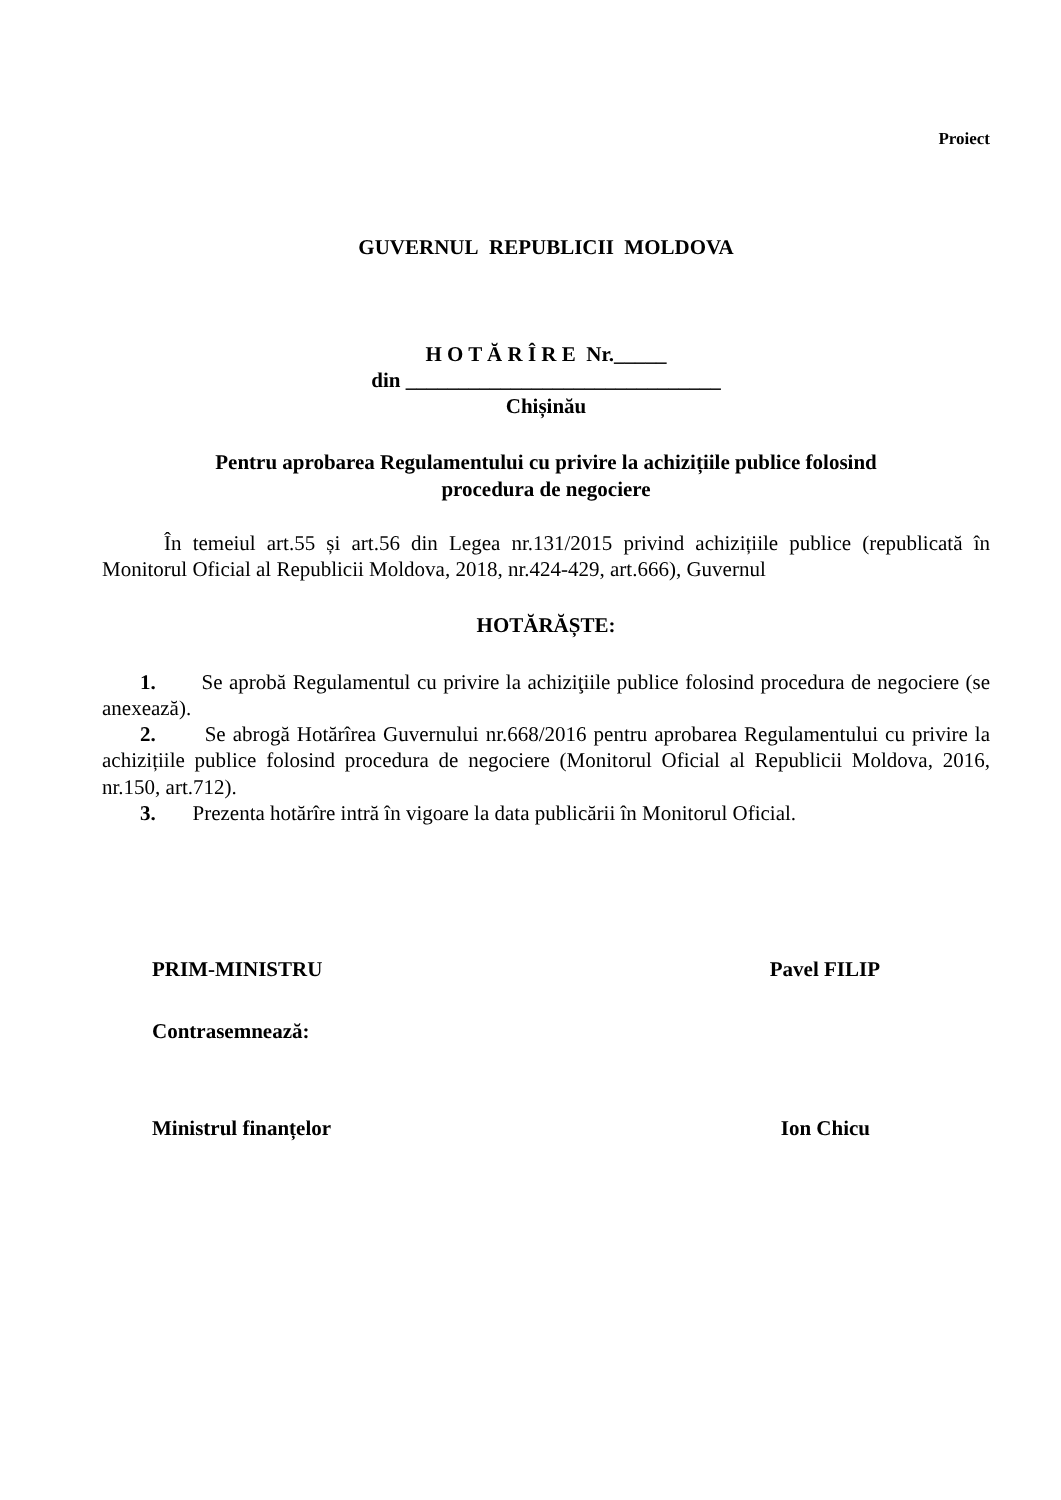Proiect
GUVERNUL REPUBLICII MOLDOVA
H O T Ă R Î R E Nr._____
din ______________________________
Chișinău
Pentru aprobarea Regulamentului cu privire la achizițiile publice folosind
procedura de negociere
În temeiul art.55 și art.56 din Legea nr.131/2015 privind achizițiile publice (republicată în Monitorul Oficial al Republicii Moldova, 2018, nr.424-429, art.666), Guvernul
HOTĂRĂȘTE:
1. Se aprobă Regulamentul cu privire la achiziţiile publice folosind procedura de negociere (se anexează).
2. Se abrogă Hotărîrea Guvernului nr.668/2016 pentru aprobarea Regulamentului cu privire la achizițiile publice folosind procedura de negociere (Monitorul Oficial al Republicii Moldova, 2016, nr.150, art.712).
3. Prezenta hotărîre intră în vigoare la data publicării în Monitorul Oficial.
PRIM-MINISTRU Pavel FILIP
Contrasemnează:
Ministrul finanțelor Ion Chicu